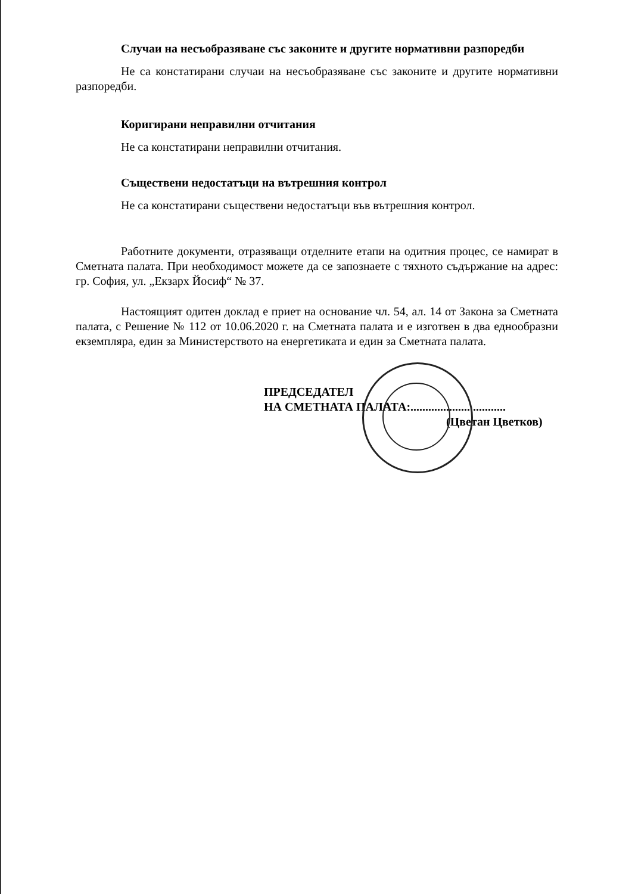Случаи на несъобразяване със законите и другите нормативни разпоредби
Не са констатирани случаи на несъобразяване със законите и другите нормативни разпоредби.
Коригирани неправилни отчитания
Не са констатирани неправилни отчитания.
Съществени недостатъци на вътрешния контрол
Не са констатирани съществени недостатъци във вътрешния контрол.
Работните документи, отразяващи отделните етапи на одитния процес, се намират в Сметната палата. При необходимост можете да се запознаете с тяхното съдържание на адрес: гр. София, ул. „Екзарх Йосиф“ № 37.
Настоящият одитен доклад е приет на основание чл. 54, ал. 14 от Закона за Сметната палата, с Решение № 112 от 10.06.2020 г. на Сметната палата и е изготвен в два еднообразни екземпляра, един за Министерството на енергетиката и един за Сметната палата.
ПРЕДСЕДАТЕЛ
НА СМЕТНАТА ПАЛАТА:................................
(Цветан Цветков)